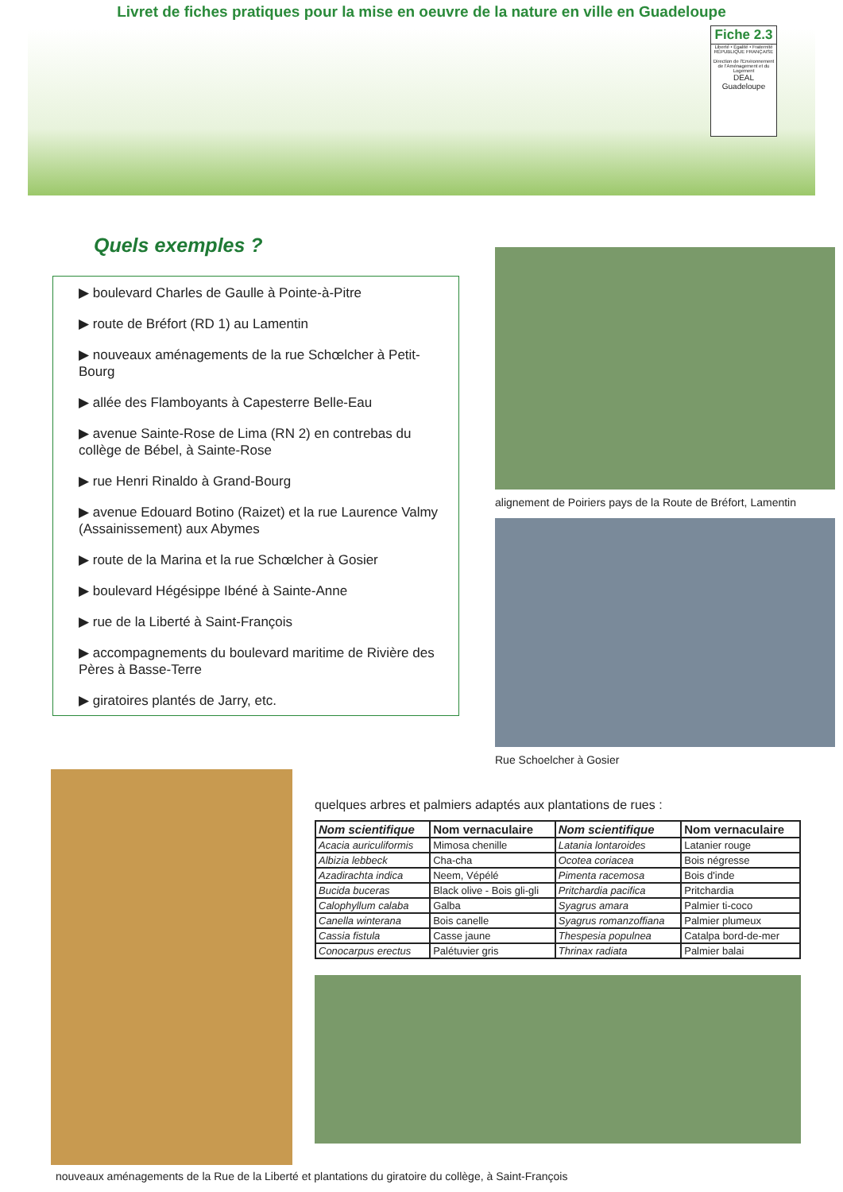Livret de fiches pratiques pour la mise en oeuvre de la nature en ville en Guadeloupe
Fiche 2.3
Liberté • Égalité • Fraternité
RÉPUBLIQUE FRANÇAISE
Direction de l'Environnement de l'Aménagement et du Logement
DEAL Guadeloupe
Quels exemples ?
▶ boulevard Charles de Gaulle à Pointe-à-Pitre
▶ route de Bréfort (RD 1) au Lamentin
▶ nouveaux aménagements de la rue Schœlcher à Petit-Bourg
▶ allée des Flamboyants à Capesterre Belle-Eau
▶ avenue Sainte-Rose de Lima (RN 2) en contrebas du collège de Bébel, à Sainte-Rose
▶ rue Henri Rinaldo à Grand-Bourg
▶ avenue Edouard Botino (Raizet) et la rue Laurence Valmy (Assainissement) aux Abymes
▶ route de la Marina et la rue Schœlcher à Gosier
▶ boulevard Hégésippe Ibéné à Sainte-Anne
▶ rue de la Liberté à Saint-François
▶ accompagnements du boulevard maritime de Rivière des Pères à Basse-Terre
▶ giratoires plantés de Jarry, etc.
alignement de Poiriers pays de la Route de Bréfort, Lamentin
Rue Schoelcher à Gosier
quelques arbres et palmiers adaptés aux plantations de rues :
| Nom scientifique | Nom vernaculaire | Nom scientifique | Nom vernaculaire |
| --- | --- | --- | --- |
| Acacia auriculiformis | Mimosa chenille | Latania lontaroides | Latanier rouge |
| Albizia lebbeck | Cha-cha | Ocotea coriacea | Bois négresse |
| Azadirachta indica | Neem, Vépélé | Pimenta racemosa | Bois d'inde |
| Bucida buceras | Black olive - Bois gli-gli | Pritchardia pacifica | Pritchardia |
| Calophyllum calaba | Galba | Syagrus amara | Palmier ti-coco |
| Canella winterana | Bois canelle | Syagrus romanzoffiana | Palmier plumeux |
| Cassia fistula | Casse jaune | Thespesia populnea | Catalpa bord-de-mer |
| Conocarpus erectus | Palétuvier gris | Thrinax radiata | Palmier balai |
nouveaux aménagements de la Rue de la Liberté et plantations du giratoire du collège, à Saint-François